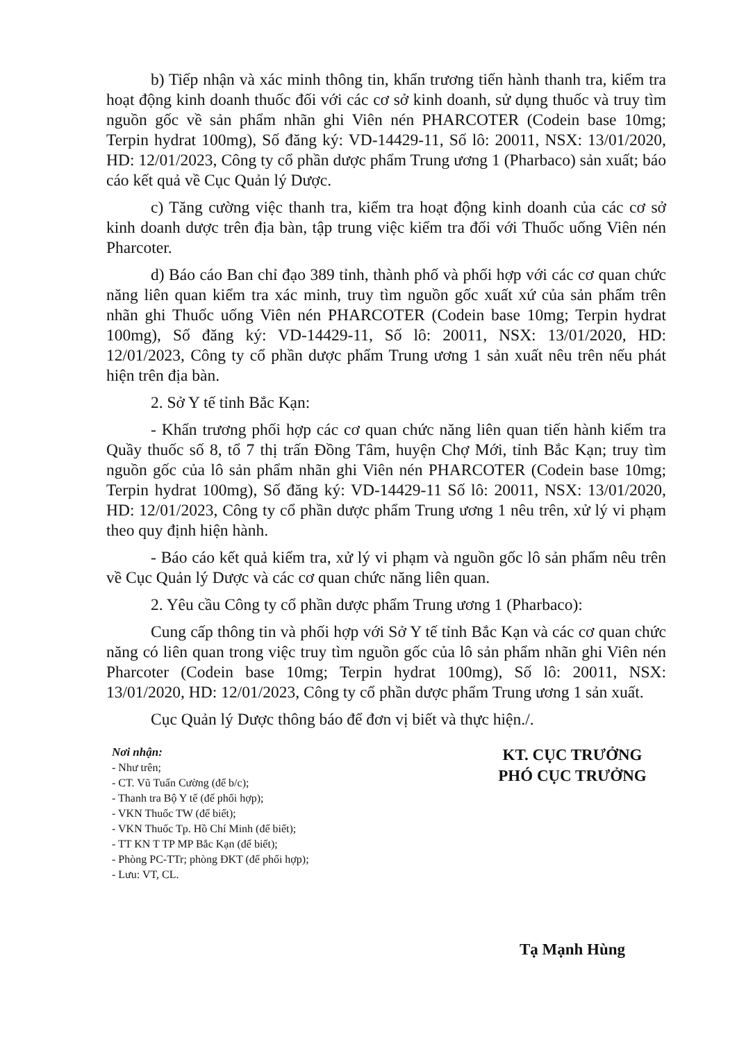b) Tiếp nhận và xác minh thông tin, khẩn trương tiến hành thanh tra, kiểm tra hoạt động kinh doanh thuốc đối với các cơ sở kinh doanh, sử dụng thuốc và truy tìm nguồn gốc về sản phẩm nhãn ghi Viên nén PHARCOTER (Codein base 10mg; Terpin hydrat 100mg), Số đăng ký: VD-14429-11, Số lô: 20011, NSX: 13/01/2020, HD: 12/01/2023, Công ty cổ phần dược phẩm Trung ương 1 (Pharbaco) sản xuất; báo cáo kết quả về Cục Quản lý Dược.
c) Tăng cường việc thanh tra, kiểm tra hoạt động kinh doanh của các cơ sở kinh doanh dược trên địa bàn, tập trung việc kiểm tra đối với Thuốc uống Viên nén Pharcoter.
d) Báo cáo Ban chỉ đạo 389 tỉnh, thành phố và phối hợp với các cơ quan chức năng liên quan kiểm tra xác minh, truy tìm nguồn gốc xuất xứ của sản phẩm trên nhãn ghi Thuốc uống Viên nén PHARCOTER (Codein base 10mg; Terpin hydrat 100mg), Số đăng ký: VD-14429-11, Số lô: 20011, NSX: 13/01/2020, HD: 12/01/2023, Công ty cổ phần dược phẩm Trung ương 1 sản xuất nêu trên nếu phát hiện trên địa bàn.
2. Sở Y tế tỉnh Bắc Kạn:
- Khẩn trương phối hợp các cơ quan chức năng liên quan tiến hành kiểm tra Quầy thuốc số 8, tổ 7 thị trấn Đồng Tâm, huyện Chợ Mới, tỉnh Bắc Kạn; truy tìm nguồn gốc của lô sản phẩm nhãn ghi Viên nén PHARCOTER (Codein base 10mg; Terpin hydrat 100mg), Số đăng ký: VD-14429-11 Số lô: 20011, NSX: 13/01/2020, HD: 12/01/2023, Công ty cổ phần dược phẩm Trung ương 1 nêu trên, xử lý vi phạm theo quy định hiện hành.
- Báo cáo kết quả kiểm tra, xử lý vi phạm và nguồn gốc lô sản phẩm nêu trên về Cục Quản lý Dược và các cơ quan chức năng liên quan.
2. Yêu cầu Công ty cổ phần dược phẩm Trung ương 1 (Pharbaco):
Cung cấp thông tin và phối hợp với Sở Y tế tỉnh Bắc Kạn và các cơ quan chức năng có liên quan trong việc truy tìm nguồn gốc của lô sản phẩm nhãn ghi Viên nén Pharcoter (Codein base 10mg; Terpin hydrat 100mg), Số lô: 20011, NSX: 13/01/2020, HD: 12/01/2023, Công ty cổ phần dược phẩm Trung ương 1 sản xuất.
Cục Quản lý Dược thông báo để đơn vị biết và thực hiện./.
Nơi nhận:
- Như trên;
- CT. Vũ Tuấn Cường (để b/c);
- Thanh tra Bộ Y tế (để phối hợp);
- VKN Thuốc TW (để biết);
- VKN Thuốc Tp. Hồ Chí Minh (để biết);
- TT KN T TP MP Bắc Kạn (để biết);
- Phòng PC-TTr; phòng ĐKT (để phối hợp);
- Lưu: VT, CL.
KT. CỤC TRƯỞNG
PHÓ CỤC TRƯỞNG
Tạ Mạnh Hùng